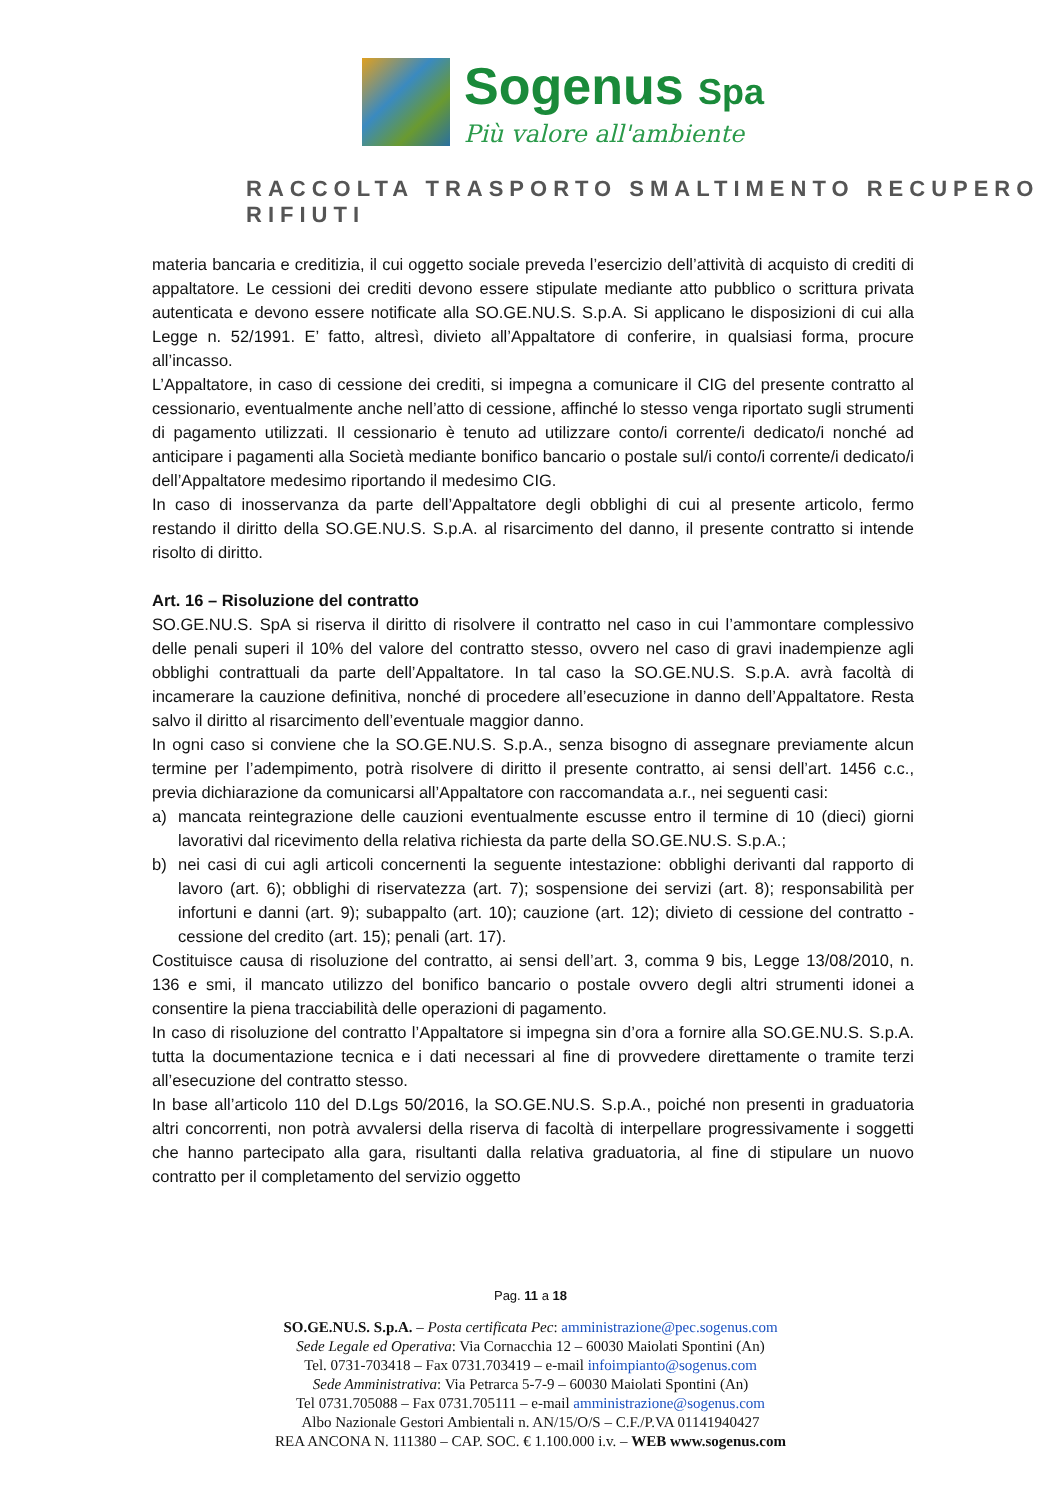Sogenus Spa
Più valore all'ambiente
RACCOLTA TRASPORTO SMALTIMENTO RECUPERO RIFIUTI
materia bancaria e creditizia, il cui oggetto sociale preveda l’esercizio dell’attività di acquisto di crediti di appaltatore. Le cessioni dei crediti devono essere stipulate mediante atto pubblico o scrittura privata autenticata e devono essere notificate alla SO.GE.NU.S. S.p.A. Si applicano le disposizioni di cui alla Legge n. 52/1991. E’ fatto, altresì, divieto all’Appaltatore di conferire, in qualsiasi forma, procure all’incasso.
L’Appaltatore, in caso di cessione dei crediti, si impegna a comunicare il CIG del presente contratto al cessionario, eventualmente anche nell’atto di cessione, affinché lo stesso venga riportato sugli strumenti di pagamento utilizzati. Il cessionario è tenuto ad utilizzare conto/i corrente/i dedicato/i nonché ad anticipare i pagamenti alla Società mediante bonifico bancario o postale sul/i conto/i corrente/i dedicato/i dell’Appaltatore medesimo riportando il medesimo CIG.
In caso di inosservanza da parte dell’Appaltatore degli obblighi di cui al presente articolo, fermo restando il diritto della SO.GE.NU.S. S.p.A. al risarcimento del danno, il presente contratto si intende risolto di diritto.
Art. 16 – Risoluzione del contratto
SO.GE.NU.S. SpA si riserva il diritto di risolvere il contratto nel caso in cui l’ammontare complessivo delle penali superi il 10% del valore del contratto stesso, ovvero nel caso di gravi inadempienze agli obblighi contrattuali da parte dell’Appaltatore. In tal caso la SO.GE.NU.S. S.p.A. avrà facoltà di incamerare la cauzione definitiva, nonché di procedere all’esecuzione in danno dell’Appaltatore. Resta salvo il diritto al risarcimento dell’eventuale maggior danno.
In ogni caso si conviene che la SO.GE.NU.S. S.p.A., senza bisogno di assegnare previamente alcun termine per l’adempimento, potrà risolvere di diritto il presente contratto, ai sensi dell’art. 1456 c.c., previa dichiarazione da comunicarsi all’Appaltatore con raccomandata a.r., nei seguenti casi:
a) mancata reintegrazione delle cauzioni eventualmente escusse entro il termine di 10 (dieci) giorni lavorativi dal ricevimento della relativa richiesta da parte della SO.GE.NU.S. S.p.A.;
b) nei casi di cui agli articoli concernenti la seguente intestazione: obblighi derivanti dal rapporto di lavoro (art. 6); obblighi di riservatezza (art. 7); sospensione dei servizi (art. 8); responsabilità per infortuni e danni (art. 9); subappalto (art. 10); cauzione (art. 12); divieto di cessione del contratto - cessione del credito (art. 15); penali (art. 17).
Costituisce causa di risoluzione del contratto, ai sensi dell’art. 3, comma 9 bis, Legge 13/08/2010, n. 136 e smi, il mancato utilizzo del bonifico bancario o postale ovvero degli altri strumenti idonei a consentire la piena tracciabilità delle operazioni di pagamento.
In caso di risoluzione del contratto l’Appaltatore si impegna sin d’ora a fornire alla SO.GE.NU.S. S.p.A. tutta la documentazione tecnica e i dati necessari al fine di provvedere direttamente o tramite terzi all’esecuzione del contratto stesso.
In base all’articolo 110 del D.Lgs 50/2016, la SO.GE.NU.S. S.p.A., poiché non presenti in graduatoria altri concorrenti, non potrà avvalersi della riserva di facoltà di interpellare progressivamente i soggetti che hanno partecipato alla gara, risultanti dalla relativa graduatoria, al fine di stipulare un nuovo contratto per il completamento del servizio oggetto
Pag. 11 a 18
SO.GE.NU.S. S.p.A. – Posta certificata Pec: amministrazione@pec.sogenus.com
Sede Legale ed Operativa: Via Cornacchia 12 – 60030 Maiolati Spontini (An)
Tel. 0731-703418 – Fax 0731.703419 – e-mail infoimpianto@sogenus.com
Sede Amministrativa: Via Petrarca 5-7-9 – 60030 Maiolati Spontini (An)
Tel 0731.705088 – Fax 0731.705111 – e-mail amministrazione@sogenus.com
Albo Nazionale Gestori Ambientali n. AN/15/O/S – C.F./P.VA 01141940427
REA ANCONA N. 111380 – CAP. SOC. € 1.100.000 i.v. – WEB www.sogenus.com